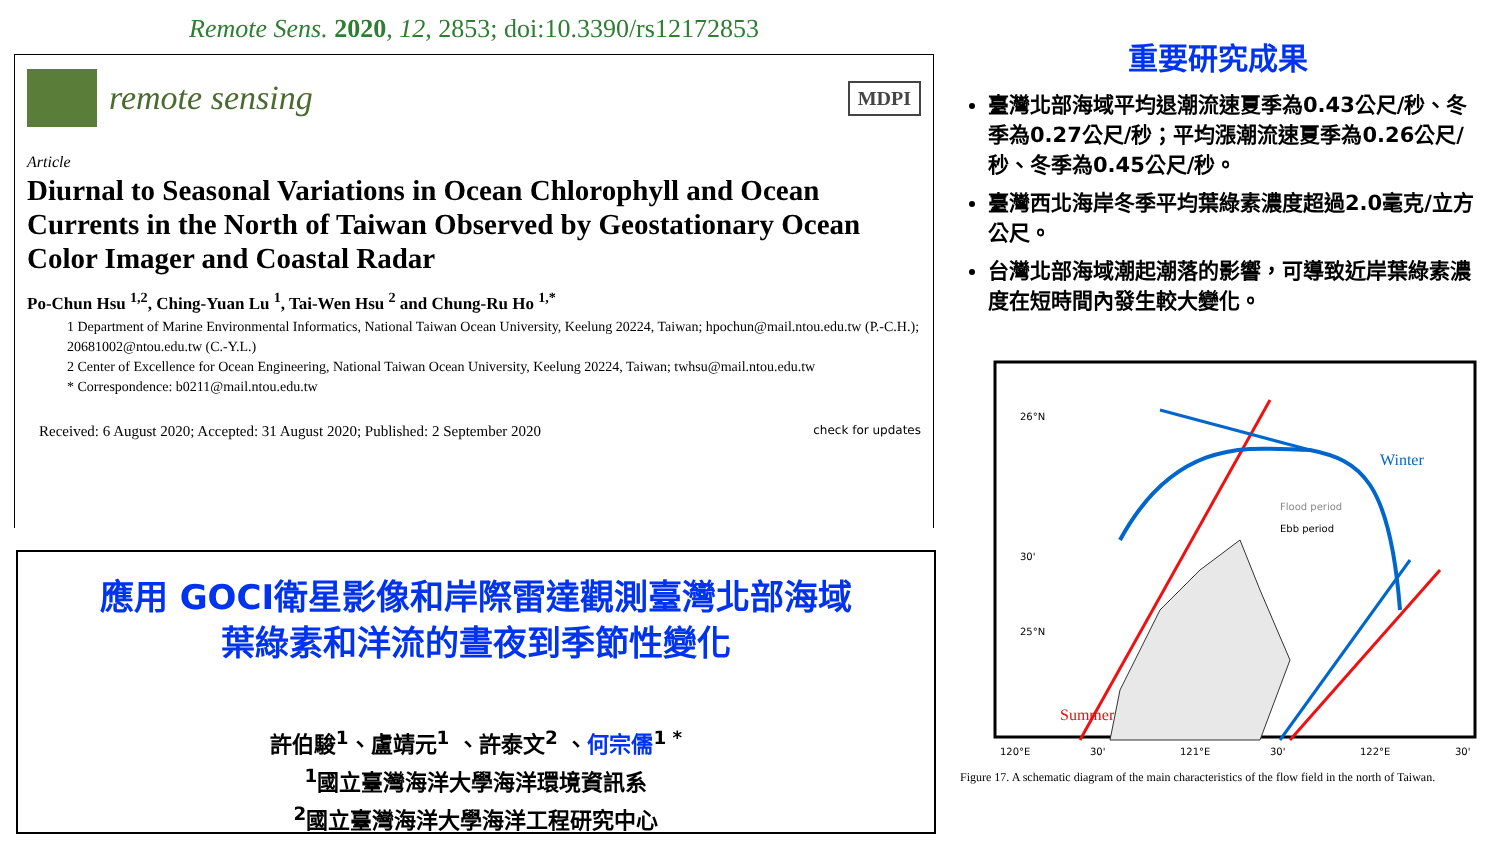Remote Sens. 2020, 12, 2853; doi:10.3390/rs12172853
remote sensing
MDPI
Article
Diurnal to Seasonal Variations in Ocean Chlorophyll and Ocean Currents in the North of Taiwan Observed by Geostationary Ocean Color Imager and Coastal Radar
Po-Chun Hsu <sup>1,2</sup>, Ching-Yuan Lu <sup>1</sup>, Tai-Wen Hsu <sup>2</sup> and Chung-Ru Ho <sup>1,*</sup>
1 Department of Marine Environmental Informatics, National Taiwan Ocean University, Keelung 20224, Taiwan; hpochun@mail.ntou.edu.tw (P.-C.H.); 20681002@ntou.edu.tw (C.-Y.L.)
2 Center of Excellence for Ocean Engineering, National Taiwan Ocean University, Keelung 20224, Taiwan; twhsu@mail.ntou.edu.tw
* Correspondence: b0211@mail.ntou.edu.tw
Received: 6 August 2020; Accepted: 31 August 2020; Published: 2 September 2020 check for updates
應用 GOCI衛星影像和岸際雷達觀測臺灣北部海域
葉綠素和洋流的晝夜到季節性變化
許伯駿<sup>1</sup>、盧靖元<sup>1</sup> 、許泰文<sup>2</sup> 、何宗儒<sup>1 *</sup>
<sup>1</sup> 國立臺灣海洋大學海洋環境資訊系
<sup>2</sup> 國立臺灣海洋大學海洋工程研究中心
重要研究成果
臺灣北部海域平均退潮流速夏季為0.43公尺/秒、冬季為0.27公尺/秒；平均漲潮流速夏季為0.26公尺/秒、冬季為0.45公尺/秒。
臺灣西北海岸冬季平均葉綠素濃度超過2.0毫克/立方公尺。
台灣北部海域潮起潮落的影響，可導致近岸葉綠素濃度在短時間內發生較大變化。
26°N
30'
25°N
Winter
Summer
Flood period
Ebb period
120°E
30'
121°E
30'
122°E
30'
Figure 17. A schematic diagram of the main characteristics of the flow field in the north of Taiwan.